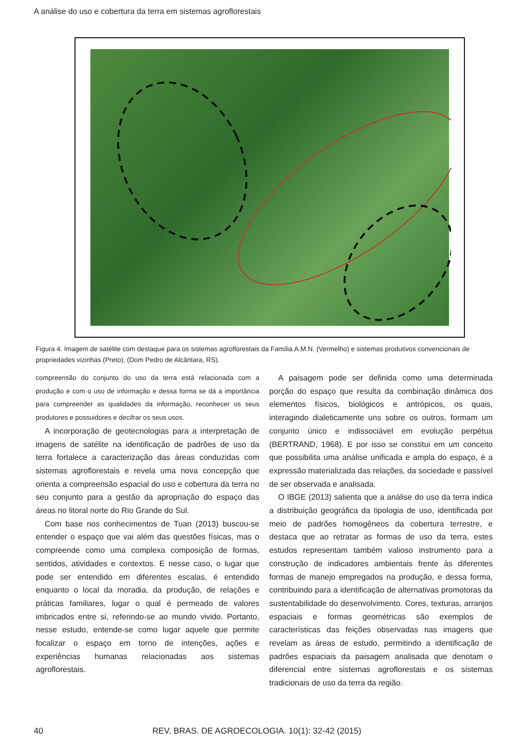A análise do uso e cobertura da terra em sistemas agroflorestais
Figura 4. Imagem de satélite com destaque para os sistemas agroflorestais da Família A.M.N. (Vermelho) e sistemas produtivos convencionais de propriedades vizinhas (Preto), (Dom Pedro de Alcântara, RS).
compreensão do conjunto do uso da terra está relacionada com a produção e com o uso de informação e dessa forma se dá a importância para compreender as qualidades da informação, reconhecer os seus produtores e possuidores e decifrar os seus usos.
A incorporação de geotecnologias para a interpretação de imagens de satélite na identificação de padrões de uso da terra fortalece a caracterização das áreas conduzidas com sistemas agroflorestais e revela uma nova concepção que orienta a compreensão espacial do uso e cobertura da terra no seu conjunto para a gestão da apropriação do espaço das áreas no litoral norte do Rio Grande do Sul.
Com base nos conhecimentos de Tuan (2013) buscou-se entender o espaço que vai além das questões físicas, mas o compreende como uma complexa composição de formas, sentidos, atividades e contextos. E nesse caso, o lugar que pode ser entendido em diferentes escalas, é entendido enquanto o local da moradia, da produção, de relações e práticas familiares, lugar o qual é permeado de valores imbricados entre si, referindo-se ao mundo vivido. Portanto, nesse estudo, entende-se como lugar aquele que permite focalizar o espaço em torno de intenções, ações e experiências humanas relacionadas aos sistemas agroflorestais.
A paisagem pode ser definida como uma determinada porção do espaço que resulta da combinação dinâmica dos elementos físicos, biológicos e antrópicos, os quais, interagindo dialeticamente uns sobre os outros, formam um conjunto único e indissociável em evolução perpétua (BERTRAND, 1968). E por isso se constitui em um conceito que possibilita uma análise unificada e ampla do espaço, é a expressão materializada das relações, da sociedade e passível de ser observada e analisada.
O IBGE (2013) salienta que a análise do uso da terra indica a distribuição geográfica da tipologia de uso, identificada por meio de padrões homogêneos da cobertura terrestre, e destaca que ao retratar as formas de uso da terra, estes estudos representam também valioso instrumento para a construção de indicadores ambientais frente às diferentes formas de manejo empregados na produção, e dessa forma, contribuindo para a identificação de alternativas promotoras da sustentabilidade do desenvolvimento. Cores, texturas, arranjos espaciais e formas geométricas são exemplos de características das feições observadas nas imagens que revelam as áreas de estudo, permitindo a identificação de padrões espaciais da paisagem analisada que denotam o diferencial entre sistemas agroflorestais e os sistemas tradicionais de uso da terra da região.
40 REV. BRAS. DE AGROECOLOGIA. 10(1): 32-42 (2015)